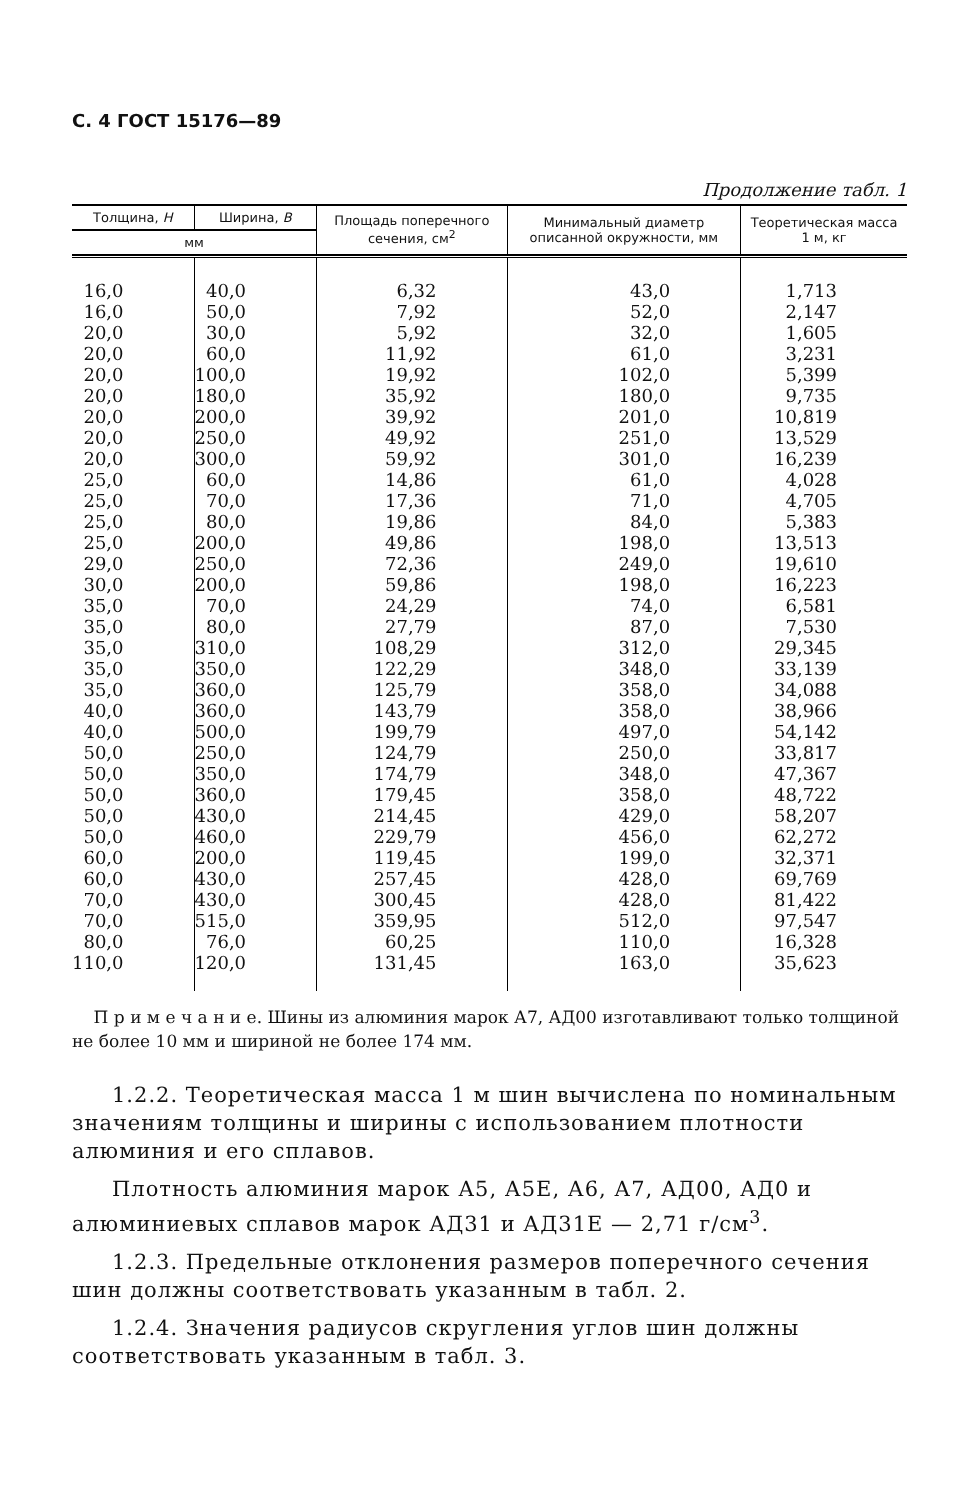С. 4 ГОСТ 15176—89
Продолжение табл. 1
| Толщина, H | Ширина, B | Площадь поперечного сечения, см<sup>2</sup> | Минимальный диаметр описанной окружности, мм | Теоретическая масса 1 м, кг |
| --- | --- | --- | --- | --- |
| мм | | | | |
| 16,0 | 40,0 | 6,32 | 43,0 | 1,713 |
| 16,0 | 50,0 | 7,92 | 52,0 | 2,147 |
| 20,0 | 30,0 | 5,92 | 32,0 | 1,605 |
| 20,0 | 60,0 | 11,92 | 61,0 | 3,231 |
| 20,0 | 100,0 | 19,92 | 102,0 | 5,399 |
| 20,0 | 180,0 | 35,92 | 180,0 | 9,735 |
| 20,0 | 200,0 | 39,92 | 201,0 | 10,819 |
| 20,0 | 250,0 | 49,92 | 251,0 | 13,529 |
| 20,0 | 300,0 | 59,92 | 301,0 | 16,239 |
| 25,0 | 60,0 | 14,86 | 61,0 | 4,028 |
| 25,0 | 70,0 | 17,36 | 71,0 | 4,705 |
| 25,0 | 80,0 | 19,86 | 84,0 | 5,383 |
| 25,0 | 200,0 | 49,86 | 198,0 | 13,513 |
| 29,0 | 250,0 | 72,36 | 249,0 | 19,610 |
| 30,0 | 200,0 | 59,86 | 198,0 | 16,223 |
| 35,0 | 70,0 | 24,29 | 74,0 | 6,581 |
| 35,0 | 80,0 | 27,79 | 87,0 | 7,530 |
| 35,0 | 310,0 | 108,29 | 312,0 | 29,345 |
| 35,0 | 350,0 | 122,29 | 348,0 | 33,139 |
| 35,0 | 360,0 | 125,79 | 358,0 | 34,088 |
| 40,0 | 360,0 | 143,79 | 358,0 | 38,966 |
| 40,0 | 500,0 | 199,79 | 497,0 | 54,142 |
| 50,0 | 250,0 | 124,79 | 250,0 | 33,817 |
| 50,0 | 350,0 | 174,79 | 348,0 | 47,367 |
| 50,0 | 360,0 | 179,45 | 358,0 | 48,722 |
| 50,0 | 430,0 | 214,45 | 429,0 | 58,207 |
| 50,0 | 460,0 | 229,79 | 456,0 | 62,272 |
| 60,0 | 200,0 | 119,45 | 199,0 | 32,371 |
| 60,0 | 430,0 | 257,45 | 428,0 | 69,769 |
| 70,0 | 430,0 | 300,45 | 428,0 | 81,422 |
| 70,0 | 515,0 | 359,95 | 512,0 | 97,547 |
| 80,0 | 76,0 | 60,25 | 110,0 | 16,328 |
| 110,0 | 120,0 | 131,45 | 163,0 | 35,623 |
П р и м е ч а н и е. Шины из алюминия марок А7, АД00 изготавливают только толщиной не более 10 мм и шириной не более 174 мм.
1.2.2. Теоретическая масса 1 м шин вычислена по номинальным значениям толщины и ширины с использованием плотности алюминия и его сплавов.
Плотность алюминия марок А5, А5Е, А6, А7, АД00, АД0 и алюминиевых сплавов марок АД31 и АД31Е — 2,71 г/см<sup>3</sup>.
1.2.3. Предельные отклонения размеров поперечного сечения шин должны соответствовать указанным в табл. 2.
1.2.4. Значения радиусов скругления углов шин должны соответствовать указанным в табл. 3.